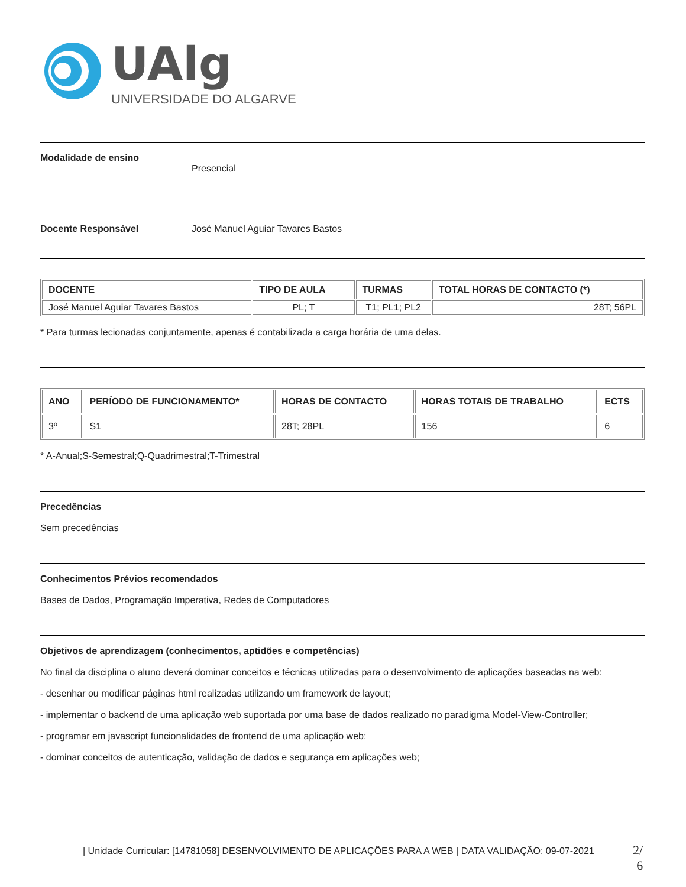UAlg
UNIVERSIDADE DO ALGARVE
Modalidade de ensino
Presencial
Docente Responsável José Manuel Aguiar Tavares Bastos
| DOCENTE | TIPO DE AULA | TURMAS | TOTAL HORAS DE CONTACTO (*) |
| --- | --- | --- | --- |
| José Manuel Aguiar Tavares Bastos | PL; T | T1; PL1; PL2 | 28T; 56PL |
* Para turmas lecionadas conjuntamente, apenas é contabilizada a carga horária de uma delas.
| ANO | PERÍODO DE FUNCIONAMENTO* | HORAS DE CONTACTO | HORAS TOTAIS DE TRABALHO | ECTS |
| --- | --- | --- | --- | --- |
| 3º | S1 | 28T; 28PL | 156 | 6 |
* A-Anual;S-Semestral;Q-Quadrimestral;T-Trimestral
Precedências
Sem precedências
Conhecimentos Prévios recomendados
Bases de Dados, Programação Imperativa, Redes de Computadores
Objetivos de aprendizagem (conhecimentos, aptidões e competências)
No final da disciplina o aluno deverá dominar conceitos e técnicas utilizadas para o desenvolvimento de aplicações baseadas na web:
- desenhar ou modificar páginas html realizadas utilizando um framework de layout;
- implementar o backend de uma aplicação web suportada por uma base de dados realizado no paradigma Model-View-Controller;
- programar em javascript funcionalidades de frontend de uma aplicação web;
- dominar conceitos de autenticação, validação de dados e segurança em aplicações web;
| Unidade Curricular: [14781058] DESENVOLVIMENTO DE APLICAÇÕES PARA A WEB | DATA VALIDAÇÃO: 09-07-2021
2/
6